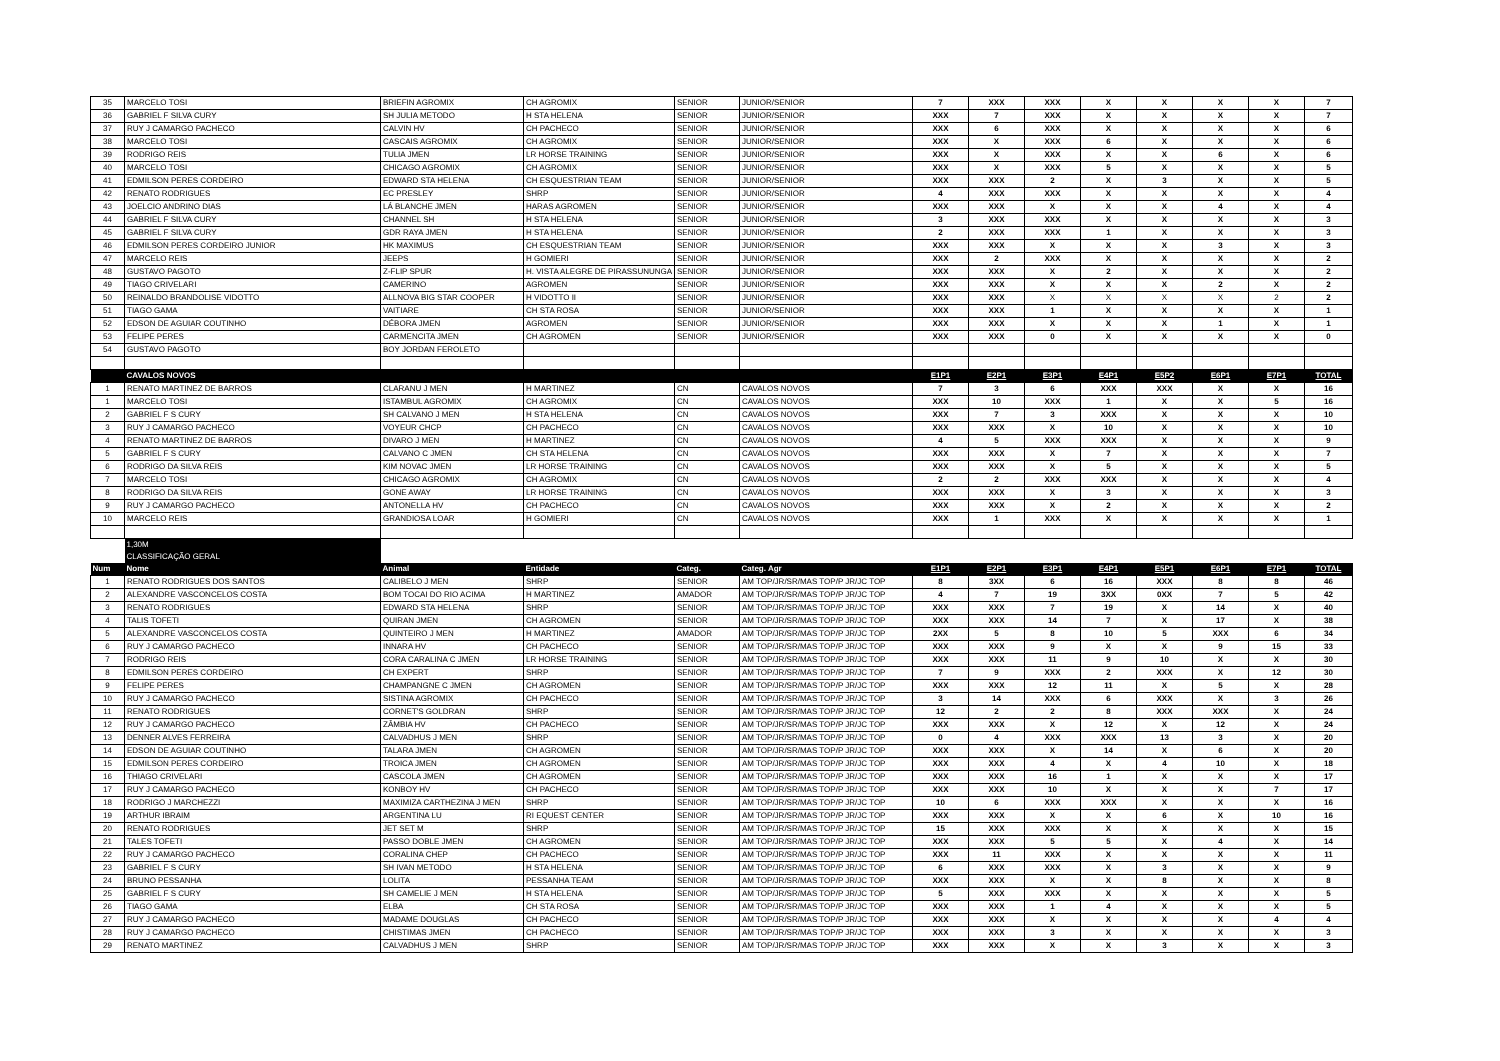| 35 | MARCELO TOSI | BRIEFIN AGROMIX | CH AGROMIX | SENIOR | JUNIOR/SENIOR | 7 | XXX | XXX | X | X | X | X | 7 |
| 36 | GABRIEL F SILVA CURY | SH JULIA METODO | H STA HELENA | SENIOR | JUNIOR/SENIOR | XXX | 7 | XXX | X | X | X | X | 7 |
| 37 | RUY J CAMARGO PACHECO | CALVIN HV | CH PACHECO | SENIOR | JUNIOR/SENIOR | XXX | 6 | XXX | X | X | X | X | 6 |
| 38 | MARCELO TOSI | CASCAIS AGROMIX | CH AGROMIX | SENIOR | JUNIOR/SENIOR | XXX | X | XXX | 6 | X | X | X | 6 |
| 39 | RODRIGO REIS | TULIA JMEN | LR HORSE TRAINING | SENIOR | JUNIOR/SENIOR | XXX | X | XXX | X | X | 6 | X | 6 |
| 40 | MARCELO TOSI | CHICAGO AGROMIX | CH AGROMIX | SENIOR | JUNIOR/SENIOR | XXX | X | XXX | 5 | X | X | X | 5 |
| 41 | EDMILSON PERES CORDEIRO | EDWARD STA HELENA | CH ESQUESTRIAN TEAM | SENIOR | JUNIOR/SENIOR | XXX | XXX | 2 | X | 3 | X | X | 5 |
| 42 | RENATO RODRIGUES | EC PRESLEY | SHRP | SENIOR | JUNIOR/SENIOR | 4 | XXX | XXX | X | X | X | X | 4 |
| 43 | JOELCIO ANDRINO DIAS | LÁ BLANCHE JMEN | HARAS AGROMEN | SENIOR | JUNIOR/SENIOR | XXX | XXX | X | X | X | 4 | X | 4 |
| 44 | GABRIEL F SILVA CURY | CHANNEL SH | H STA HELENA | SENIOR | JUNIOR/SENIOR | 3 | XXX | XXX | X | X | X | X | 3 |
| 45 | GABRIEL F SILVA CURY | GDR RAYA JMEN | H STA HELENA | SENIOR | JUNIOR/SENIOR | 2 | XXX | XXX | 1 | X | X | X | 3 |
| 46 | EDMILSON PERES CORDEIRO JUNIOR | HK MAXIMUS | CH ESQUESTRIAN TEAM | SENIOR | JUNIOR/SENIOR | XXX | XXX | X | X | X | 3 | X | 3 |
| 47 | MARCELO REIS | JEEPS | H GOMIERI | SENIOR | JUNIOR/SENIOR | XXX | 2 | XXX | X | X | X | X | 2 |
| 48 | GUSTAVO PAGOTO | Z-FLIP SPUR | H. VISTA ALEGRE DE PIRASSUNUNGA | SENIOR | JUNIOR/SENIOR | XXX | XXX | X | 2 | X | X | X | 2 |
| 49 | TIAGO CRIVELARI | CAMERINO | AGROMEN | SENIOR | JUNIOR/SENIOR | XXX | XXX | X | X | X | 2 | X | 2 |
| 50 | REINALDO BRANDOLISE VIDOTTO | ALLNOVA BIG STAR COOPER | H VIDOTTO II | SENIOR | JUNIOR/SENIOR | XXX | XXX | X | X | X | X | 2 | 2 |
| 51 | TIAGO GAMA | VAITIARE | CH STA ROSA | SENIOR | JUNIOR/SENIOR | XXX | XXX | 1 | X | X | X | X | 1 |
| 52 | EDSON DE AGUIAR COUTINHO | DÉBORA JMEN | AGROMEN | SENIOR | JUNIOR/SENIOR | XXX | XXX | X | X | X | 1 | X | 1 |
| 53 | FELIPE PERES | CARMENCITA JMEN | CH AGROMEN | SENIOR | JUNIOR/SENIOR | XXX | XXX | 0 | X | X | X | X | 0 |
| 54 | GUSTAVO PAGOTO | BOY JORDAN FEROLETO | | | | | | | | | | | |
| | CAVALOS NOVOS | | | | | E1P1 | E2P1 | E3P1 | E4P1 | E5P2 | E6P1 | E7P1 | TOTAL |
| 1 | RENATO MARTINEZ DE BARROS | CLARANU J MEN | H MARTINEZ | CN | CAVALOS NOVOS | 7 | 3 | 6 | XXX | XXX | X | X | 16 |
| 1 | MARCELO TOSI | ISTAMBUL AGROMIX | CH AGROMIX | CN | CAVALOS NOVOS | XXX | 10 | XXX | 1 | X | X | 5 | 16 |
| 2 | GABRIEL F S CURY | SH CALVANO J MEN | H STA HELENA | CN | CAVALOS NOVOS | XXX | 7 | 3 | XXX | X | X | X | 10 |
| 3 | RUY J CAMARGO PACHECO | VOYEUR CHCP | CH PACHECO | CN | CAVALOS NOVOS | XXX | XXX | X | 10 | X | X | X | 10 |
| 4 | RENATO MARTINEZ DE BARROS | DIVARO J MEN | H MARTINEZ | CN | CAVALOS NOVOS | 4 | 5 | XXX | XXX | X | X | X | 9 |
| 5 | GABRIEL F S CURY | CALVANO C JMEN | CH STA HELENA | CN | CAVALOS NOVOS | XXX | XXX | X | 7 | X | X | X | 7 |
| 6 | RODRIGO DA SILVA REIS | KIM NOVAC JMEN | LR HORSE TRAINING | CN | CAVALOS NOVOS | XXX | XXX | X | 5 | X | X | X | 5 |
| 7 | MARCELO TOSI | CHICAGO AGROMIX | CH AGROMIX | CN | CAVALOS NOVOS | 2 | 2 | XXX | XXX | X | X | X | 4 |
| 8 | RODRIGO DA SILVA REIS | GONE AWAY | LR HORSE TRAINING | CN | CAVALOS NOVOS | XXX | XXX | X | 3 | X | X | X | 3 |
| 9 | RUY J CAMARGO PACHECO | ANTONELLA HV | CH PACHECO | CN | CAVALOS NOVOS | XXX | XXX | X | 2 | X | X | X | 2 |
| 10 | MARCELO REIS | GRANDIOSA LOAR | H GOMIERI | CN | CAVALOS NOVOS | XXX | 1 | XXX | X | X | X | X | 1 |
| | 1,30M | | | | | | | | | | | | |
| | CLASSIFICAÇÃO GERAL | | | | | | | | | | | | |
| Num | Nome | Animal | Entidade | Categ. | Categ. Agr | E1P1 | E2P1 | E3P1 | E4P1 | E5P1 | E6P1 | E7P1 | TOTAL |
| 1 | RENATO RODRIGUES DOS SANTOS | CALIBELO J MEN | SHRP | SENIOR | AM TOP/JR/SR/MAS TOP/P JR/JC TOP | 8 | 3XX | 6 | 16 | XXX | 8 | 8 | 46 |
| 2 | ALEXANDRE VASCONCELOS COSTA | BOM TOCAI DO RIO ACIMA | H MARTINEZ | AMADOR | AM TOP/JR/SR/MAS TOP/P JR/JC TOP | 4 | 7 | 19 | 3XX | 0XX | 7 | 5 | 42 |
| 3 | RENATO RODRIGUES | EDWARD STA HELENA | SHRP | SENIOR | AM TOP/JR/SR/MAS TOP/P JR/JC TOP | XXX | XXX | 7 | 19 | X | 14 | X | 40 |
| 4 | TALIS TOFETI | QUIRAN JMEN | CH AGROMEN | SENIOR | AM TOP/JR/SR/MAS TOP/P JR/JC TOP | XXX | XXX | 14 | 7 | X | 17 | X | 38 |
| 5 | ALEXANDRE VASCONCELOS COSTA | QUINTEIRO J MEN | H MARTINEZ | AMADOR | AM TOP/JR/SR/MAS TOP/P JR/JC TOP | 2XX | 5 | 8 | 10 | 5 | XXX | 6 | 34 |
| 6 | RUY J CAMARGO PACHECO | INNARA HV | CH PACHECO | SENIOR | AM TOP/JR/SR/MAS TOP/P JR/JC TOP | XXX | XXX | 9 | X | X | 9 | 15 | 33 |
| 7 | RODRIGO REIS | CORA CARALINA C JMEN | LR HORSE TRAINING | SENIOR | AM TOP/JR/SR/MAS TOP/P JR/JC TOP | XXX | XXX | 11 | 9 | 10 | X | X | 30 |
| 8 | EDMILSON PERES CORDEIRO | CH EXPERT | SHRP | SENIOR | AM TOP/JR/SR/MAS TOP/P JR/JC TOP | 7 | 9 | XXX | 2 | XXX | X | 12 | 30 |
| 9 | FELIPE PERES | CHAMPANGNE C JMEN | CH AGROMEN | SENIOR | AM TOP/JR/SR/MAS TOP/P JR/JC TOP | XXX | XXX | 12 | 11 | X | 5 | X | 28 |
| 10 | RUY J CAMARGO PACHECO | SISTINA AGROMIX | CH PACHECO | SENIOR | AM TOP/JR/SR/MAS TOP/P JR/JC TOP | 3 | 14 | XXX | 6 | XXX | X | 3 | 26 |
| 11 | RENATO RODRIGUES | CORNET'S GOLDRAN | SHRP | SENIOR | AM TOP/JR/SR/MAS TOP/P JR/JC TOP | 12 | 2 | 2 | 8 | XXX | XXX | X | 24 |
| 12 | RUY J CAMARGO PACHECO | ZÂMBIA HV | CH PACHECO | SENIOR | AM TOP/JR/SR/MAS TOP/P JR/JC TOP | XXX | XXX | X | 12 | X | 12 | X | 24 |
| 13 | DENNER ALVES FERREIRA | CALVADHUS J MEN | SHRP | SENIOR | AM TOP/JR/SR/MAS TOP/P JR/JC TOP | 0 | 4 | XXX | XXX | 13 | 3 | X | 20 |
| 14 | EDSON DE AGUIAR COUTINHO | TALARA JMEN | CH AGROMEN | SENIOR | AM TOP/JR/SR/MAS TOP/P JR/JC TOP | XXX | XXX | X | 14 | X | 6 | X | 20 |
| 15 | EDMILSON PERES CORDEIRO | TROICA JMEN | CH AGROMEN | SENIOR | AM TOP/JR/SR/MAS TOP/P JR/JC TOP | XXX | XXX | 4 | X | 4 | 10 | X | 18 |
| 16 | THIAGO CRIVELARI | CASCOLA JMEN | CH AGROMEN | SENIOR | AM TOP/JR/SR/MAS TOP/P JR/JC TOP | XXX | XXX | 16 | 1 | X | X | X | 17 |
| 17 | RUY J CAMARGO PACHECO | KONBOY HV | CH PACHECO | SENIOR | AM TOP/JR/SR/MAS TOP/P JR/JC TOP | XXX | XXX | 10 | X | X | X | 7 | 17 |
| 18 | RODRIGO J MARCHEZZI | MAXIMIZA CARTHEZINA J MEN | SHRP | SENIOR | AM TOP/JR/SR/MAS TOP/P JR/JC TOP | 10 | 6 | XXX | XXX | X | X | X | 16 |
| 19 | ARTHUR IBRAIM | ARGENTINA LU | RI EQUEST CENTER | SENIOR | AM TOP/JR/SR/MAS TOP/P JR/JC TOP | XXX | XXX | X | X | 6 | X | 10 | 16 |
| 20 | RENATO RODRIGUES | JET SET M | SHRP | SENIOR | AM TOP/JR/SR/MAS TOP/P JR/JC TOP | 15 | XXX | XXX | X | X | X | X | 15 |
| 21 | TALES TOFETI | PASSO DOBLE JMEN | CH AGROMEN | SENIOR | AM TOP/JR/SR/MAS TOP/P JR/JC TOP | XXX | XXX | 5 | 5 | X | 4 | X | 14 |
| 22 | RUY J CAMARGO PACHECO | CORALINA CHEP | CH PACHECO | SENIOR | AM TOP/JR/SR/MAS TOP/P JR/JC TOP | XXX | 11 | XXX | X | X | X | X | 11 |
| 23 | GABRIEL F S CURY | SH IVAN METODO | H STA HELENA | SENIOR | AM TOP/JR/SR/MAS TOP/P JR/JC TOP | 6 | XXX | XXX | X | 3 | X | X | 9 |
| 24 | BRUNO PESSANHA | LOLITA | PESSANHA TEAM | SENIOR | AM TOP/JR/SR/MAS TOP/P JR/JC TOP | XXX | XXX | X | X | 8 | X | X | 8 |
| 25 | GABRIEL F S CURY | SH CAMELIE J MEN | H STA HELENA | SENIOR | AM TOP/JR/SR/MAS TOP/P JR/JC TOP | 5 | XXX | XXX | X | X | X | X | 5 |
| 26 | TIAGO GAMA | ELBA | CH STA ROSA | SENIOR | AM TOP/JR/SR/MAS TOP/P JR/JC TOP | XXX | XXX | 1 | 4 | X | X | X | 5 |
| 27 | RUY J CAMARGO PACHECO | MADAME DOUGLAS | CH PACHECO | SENIOR | AM TOP/JR/SR/MAS TOP/P JR/JC TOP | XXX | XXX | X | X | X | X | 4 | 4 |
| 28 | RUY J CAMARGO PACHECO | CHISTIMAS JMEN | CH PACHECO | SENIOR | AM TOP/JR/SR/MAS TOP/P JR/JC TOP | XXX | XXX | 3 | X | X | X | X | 3 |
| 29 | RENATO MARTINEZ | CALVADHUS J MEN | SHRP | SENIOR | AM TOP/JR/SR/MAS TOP/P JR/JC TOP | XXX | XXX | X | X | 3 | X | X | 3 |